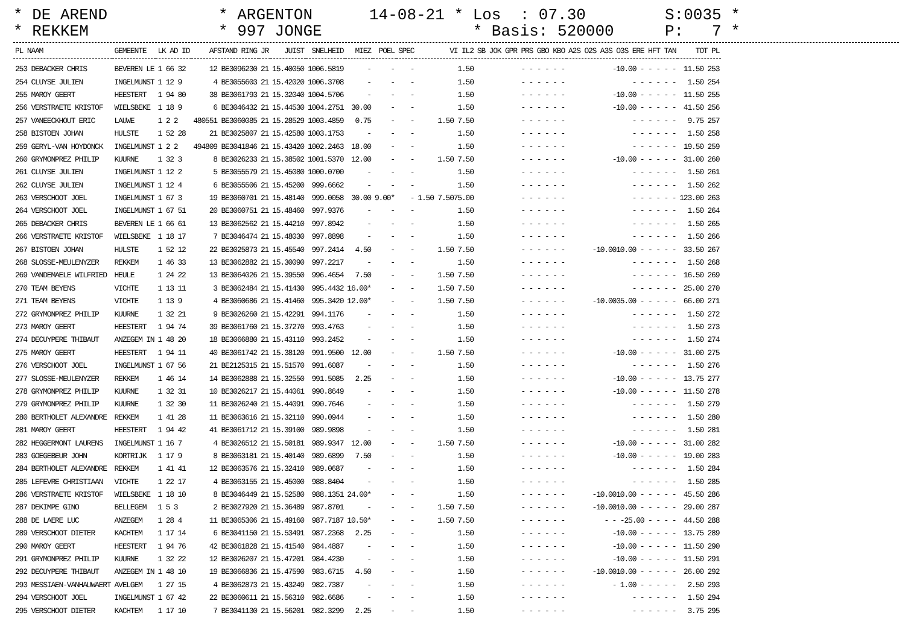* DE AREND * REKKEM
* ARGENTON * 997 JONGE
14-08-21 * Los : 07.30 * Basis: 520000
S:0035 * P: 7 *
| PL NAAM | GEMEENTE | LK AD ID | AFSTAND RING | JR | JUIST | SNELHEID | MIEZ | POEL | SPEC | VI IL2 | SB JOK GPR PRS GBO KBO | A2S O2S A3S O3S ERE HFT TAN | TOT PL |
| --- | --- | --- | --- | --- | --- | --- | --- | --- | --- | --- | --- | --- | --- |
| 253 DEBACKER CHRIS | BEVEREN LE | 1 66 32 | 12 BE3096230 | 21 | 15.40050 | 1006.5819 | - | - | - | 1.50 | - - - - - - | -10.00 - - - - - | 11.50 253 |
| 254 CLUYSE JULIEN | INGELMUNST | 1 12 9 | 4 BE3055603 | 21 | 15.42020 | 1006.3708 | - | - | - | 1.50 | - - - - - - | - - - - - - | 1.50 254 |
| 255 MAROY GEERT | HEESTERT | 1 94 80 | 38 BE3061793 | 21 | 15.32040 | 1004.5706 | - | - | - | 1.50 | - - - - - - | -10.00 - - - - - | 11.50 255 |
| 256 VERSTRAETE KRISTOF | WIELSBEKE | 1 18 9 | 6 BE3046432 | 21 | 15.44530 | 1004.2751 | 30.00 | - | - | 1.50 | - - - - - - | -10.00 - - - - - | 41.50 256 |
| 257 VANEECKHOUT ERIC | LAUWE | 1 2 2 | 480551 BE3060085 | 21 | 15.28529 | 1003.4859 | 0.75 | - | - | 1.50 7.50 | - - - - - - | - - - - - - | 9.75 257 |
| 258 BISTOEN JOHAN | HULSTE | 1 52 28 | 21 BE3025807 | 21 | 15.42580 | 1003.1753 | - | - | - | 1.50 | - - - - - - | - - - - - - | 1.50 258 |
| 259 GERYL-VAN HOYDONCK | INGELMUNST | 1 2 2 | 494809 BE3041846 | 21 | 15.43420 | 1002.2463 | 18.00 | - | - | 1.50 | - - - - - - | - - - - - - | 19.50 259 |
| 260 GRYMONPREZ PHILIP | KUURNE | 1 32 3 | 8 BE3026233 | 21 | 15.38502 | 1001.5370 | 12.00 | - | - | 1.50 7.50 | - - - - - - | -10.00 - - - - - | 31.00 260 |
| 261 CLUYSE JULIEN | INGELMUNST | 1 12 2 | 5 BE3055579 | 21 | 15.45080 | 1000.0700 | - | - | - | 1.50 | - - - - - - | - - - - - - | 1.50 261 |
| 262 CLUYSE JULIEN | INGELMUNST | 1 12 4 | 6 BE3055506 | 21 | 15.45200 | 999.6662 | - | - | - | 1.50 | - - - - - - | - - - - - - | 1.50 262 |
| 263 VERSCHOOT JOEL | INGELMUNST | 1 67 3 | 19 BE3060701 | 21 | 15.48140 | 999.0058 | 30.00 | 9.00* | - | 1.50 7.5075.00 | - - - - - - | - - - - - - | 123.00 263 |
| 264 VERSCHOOT JOEL | INGELMUNST | 1 67 51 | 20 BE3060751 | 21 | 15.48460 | 997.9376 | - | - | - | 1.50 | - - - - - - | - - - - - - | 1.50 264 |
| 265 DEBACKER CHRIS | BEVEREN LE | 1 66 61 | 13 BE3062562 | 21 | 15.44210 | 997.8942 | - | - | - | 1.50 | - - - - - - | - - - - - - | 1.50 265 |
| 266 VERSTRAETE KRISTOF | WIELSBEKE | 1 18 17 | 7 BE3046474 | 21 | 15.48030 | 997.8898 | - | - | - | 1.50 | - - - - - - | - - - - - - | 1.50 266 |
| 267 BISTOEN JOHAN | HULSTE | 1 52 12 | 22 BE3025873 | 21 | 15.45540 | 997.2414 | 4.50 | - | - | 1.50 7.50 | - - - - - - | -10.0010.00 - - - - - | 33.50 267 |
| 268 SLOSSE-MEULENYZER | REKKEM | 1 46 33 | 13 BE3062882 | 21 | 15.30090 | 997.2217 | - | - | - | 1.50 | - - - - - - | - - - - - - | 1.50 268 |
| 269 VANDEMAELE WILFRIED | HEULE | 1 24 22 | 13 BE3064026 | 21 | 15.39550 | 996.4654 | 7.50 | - | - | 1.50 7.50 | - - - - - - | - - - - - - | 16.50 269 |
| 270 TEAM BEYENS | VICHTE | 1 13 11 | 3 BE3062484 | 21 | 15.41430 | 995.4432 | 16.00* | - | - | 1.50 7.50 | - - - - - - | - - - - - - | 25.00 270 |
| 271 TEAM BEYENS | VICHTE | 1 13 9 | 4 BE3060686 | 21 | 15.41460 | 995.3420 | 12.00* | - | - | 1.50 7.50 | - - - - - - | -10.0035.00 - - - - - | 66.00 271 |
| 272 GRYMONPREZ PHILIP | KUURNE | 1 32 21 | 9 BE3026260 | 21 | 15.42291 | 994.1176 | - | - | - | 1.50 | - - - - - - | - - - - - - | 1.50 272 |
| 273 MAROY GEERT | HEESTERT | 1 94 74 | 39 BE3061760 | 21 | 15.37270 | 993.4763 | - | - | - | 1.50 | - - - - - - | - - - - - - | 1.50 273 |
| 274 DECUYPERE THIBAUT | ANZEGEM IN | 1 48 20 | 18 BE3066880 | 21 | 15.43110 | 993.2452 | - | - | - | 1.50 | - - - - - - | - - - - - - | 1.50 274 |
| 275 MAROY GEERT | HEESTERT | 1 94 11 | 40 BE3061742 | 21 | 15.38120 | 991.9500 | 12.00 | - | - | 1.50 7.50 | - - - - - - | -10.00 - - - - - | 31.00 275 |
| 276 VERSCHOOT JOEL | INGELMUNST | 1 67 56 | 21 BE2125315 | 21 | 15.51570 | 991.6087 | - | - | - | 1.50 | - - - - - - | - - - - - - | 1.50 276 |
| 277 SLOSSE-MEULENYZER | REKKEM | 1 46 14 | 14 BE3062888 | 21 | 15.32550 | 991.5085 | 2.25 | - | - | 1.50 | - - - - - - | -10.00 - - - - - | 13.75 277 |
| 278 GRYMONPREZ PHILIP | KUURNE | 1 32 31 | 10 BE3026217 | 21 | 15.44061 | 990.8649 | - | - | - | 1.50 | - - - - - - | -10.00 - - - - - | 11.50 278 |
| 279 GRYMONPREZ PHILIP | KUURNE | 1 32 30 | 11 BE3026240 | 21 | 15.44091 | 990.7646 | - | - | - | 1.50 | - - - - - - | - - - - - - | 1.50 279 |
| 280 BERTHOLET ALEXANDRE | REKKEM | 1 41 28 | 11 BE3063616 | 21 | 15.32110 | 990.0944 | - | - | - | 1.50 | - - - - - - | - - - - - - | 1.50 280 |
| 281 MAROY GEERT | HEESTERT | 1 94 42 | 41 BE3061712 | 21 | 15.39100 | 989.9898 | - | - | - | 1.50 | - - - - - - | - - - - - - | 1.50 281 |
| 282 HEGGERMONT LAURENS | INGELMUNST | 1 16 7 | 4 BE3026512 | 21 | 15.50181 | 989.9347 | 12.00 | - | - | 1.50 7.50 | - - - - - - | -10.00 - - - - - | 31.00 282 |
| 283 GOEGEBEUR JOHN | KORTRIJK | 1 17 9 | 8 BE3063181 | 21 | 15.40140 | 989.6899 | 7.50 | - | - | 1.50 | - - - - - - | -10.00 - - - - - | 19.00 283 |
| 284 BERTHOLET ALEXANDRE | REKKEM | 1 41 41 | 12 BE3063576 | 21 | 15.32410 | 989.0687 | - | - | - | 1.50 | - - - - - - | - - - - - - | 1.50 284 |
| 285 LEFEVRE CHRISTIAAN | VICHTE | 1 22 17 | 4 BE3063155 | 21 | 15.45000 | 988.8404 | - | - | - | 1.50 | - - - - - - | - - - - - - | 1.50 285 |
| 286 VERSTRAETE KRISTOF | WIELSBEKE | 1 18 10 | 8 BE3046449 | 21 | 15.52580 | 988.1351 | 24.00* | - | - | 1.50 | - - - - - - | -10.0010.00 - - - - - | 45.50 286 |
| 287 DEKIMPE GINO | BELLEGEM | 1 5 3 | 2 BE3027920 | 21 | 15.36489 | 987.8701 | - | - | - | 1.50 7.50 | - - - - - - | -10.0010.00 - - - - - | 29.00 287 |
| 288 DE LAERE LUC | ANZEGEM | 1 28 4 | 11 BE3065306 | 21 | 15.49160 | 987.7187 | 10.50* | - | - | 1.50 7.50 | - - - - - - | - - -25.00 - - - - | 44.50 288 |
| 289 VERSCHOOT DIETER | KACHTEM | 1 17 14 | 6 BE3041150 | 21 | 15.53491 | 987.2368 | 2.25 | - | - | 1.50 | - - - - - - | -10.00 - - - - - | 13.75 289 |
| 290 MAROY GEERT | HEESTERT | 1 94 76 | 42 BE3061828 | 21 | 15.41540 | 984.4887 | - | - | - | 1.50 | - - - - - - | -10.00 - - - - - | 11.50 290 |
| 291 GRYMONPREZ PHILIP | KUURNE | 1 32 22 | 12 BE3026207 | 21 | 15.47201 | 984.4230 | - | - | - | 1.50 | - - - - - - | -10.00 - - - - - | 11.50 291 |
| 292 DECUYPERE THIBAUT | ANZEGEM IN | 1 48 10 | 19 BE3066836 | 21 | 15.47590 | 983.6715 | 4.50 | - | - | 1.50 | - - - - - - | -10.0010.00 - - - - - | 26.00 292 |
| 293 MESSIAEN-VANHAUWAERT | AVELGEM | 1 27 15 | 4 BE3062873 | 21 | 15.43249 | 982.7387 | - | - | - | 1.50 | - - - - - - | - 1.00 - - - - - | 2.50 293 |
| 294 VERSCHOOT JOEL | INGELMUNST | 1 67 42 | 22 BE3060611 | 21 | 15.56310 | 982.6686 | - | - | - | 1.50 | - - - - - - | - - - - - - | 1.50 294 |
| 295 VERSCHOOT DIETER | KACHTEM | 1 17 10 | 7 BE3041130 | 21 | 15.56201 | 982.3299 | 2.25 | - | - | 1.50 | - - - - - - | - - - - - - | 3.75 295 |